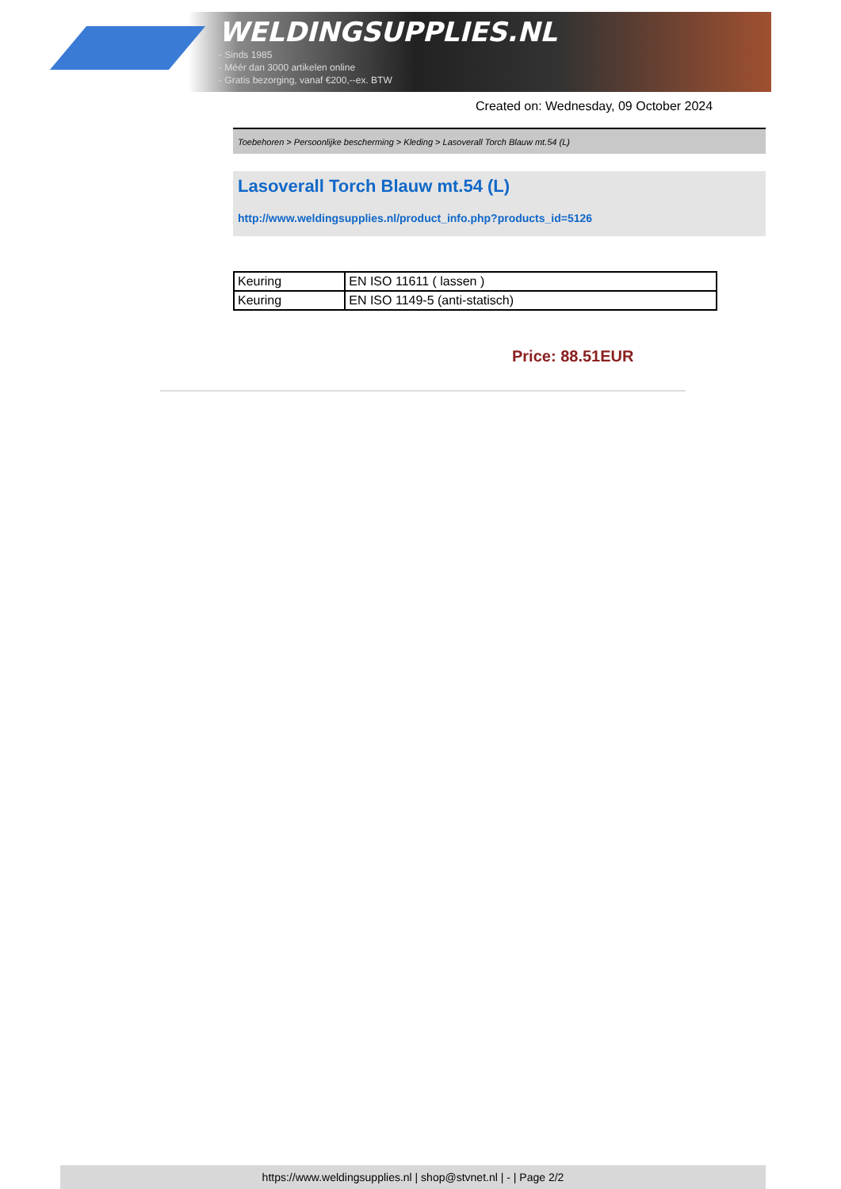WELDINGSUPPLIES.NL
- Sinds 1985
- Méér dan 3000 artikelen online
- Gratis bezorging, vanaf €200,--ex. BTW
Created on: Wednesday, 09 October 2024
Toebehoren > Persoonlijke bescherming > Kleding > Lasoverall Torch Blauw mt.54 (L)
Lasoverall Torch Blauw mt.54 (L)
http://www.weldingsupplies.nl/product_info.php?products_id=5126
| Keuring | EN ISO 11611 ( lassen ) |
| Keuring | EN ISO 1149-5 (anti-statisch) |
Price: 88.51EUR
https://www.weldingsupplies.nl | shop@stvnet.nl | - | Page 2/2